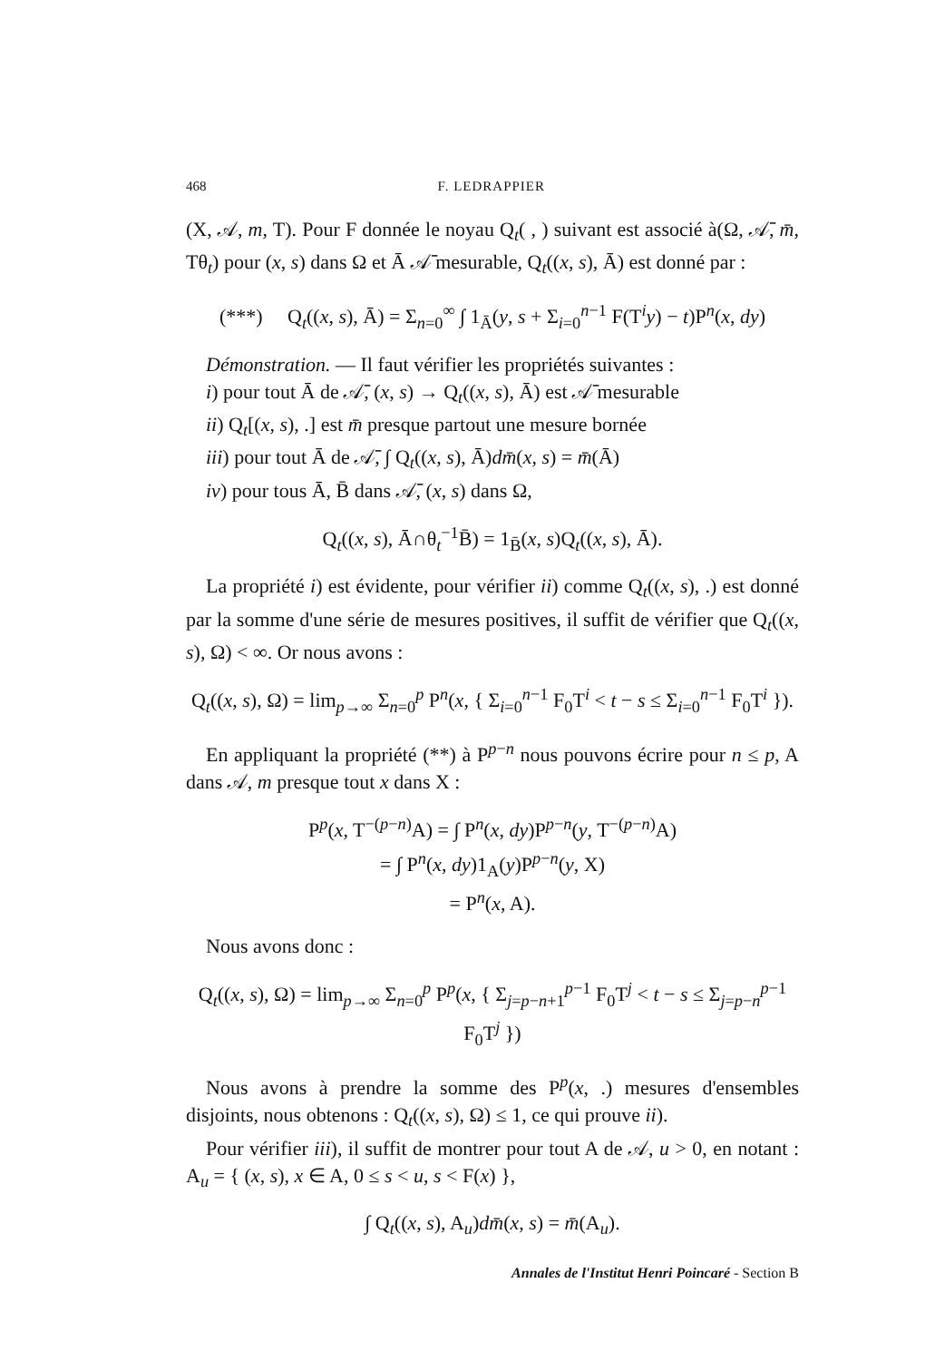468 F. LEDRAPPIER
(X, 𝒜, m, T). Pour F donnée le noyau Q<sub>t</sub>( , ) suivant est associé à(Ω, 𝒜̄, m̄, Tθ<sub>t</sub>) pour (x, s) dans Ω et Ā 𝒜̄ mesurable, Q<sub>t</sub>((x, s), Ā) est donné par :
(***) Q<sub>t</sub>((x, s), Ā) = Σ<sub>n=0</sub><sup>∞</sup> ∫ 1<sub>Ā</sub>(y, s + Σ<sub>i=0</sub><sup>n−1</sup> F(T<sup>i</sup>y) − t)P<sup>n</sup>(x, dy)
Démonstration. — Il faut vérifier les propriétés suivantes :
i) pour tout Ā de 𝒜̄, (x, s) → Q<sub>t</sub>((x, s), Ā) est 𝒜̄ mesurable
ii) Q<sub>t</sub>[(x, s), .] est m̄ presque partout une mesure bornée
iii) pour tout Ā de 𝒜̄, ∫ Q<sub>t</sub>((x, s), Ā)dm̄(x, s) = m̄(Ā)
iv) pour tous Ā, B̄ dans 𝒜̄, (x, s) dans Ω,
Q<sub>t</sub>((x, s), Ā∩θ<sub>t</sub><sup>−1</sup>B̄) = 1<sub>B̄</sub>(x, s)Q<sub>t</sub>((x, s), Ā).
La propriété i) est évidente, pour vérifier ii) comme Q<sub>t</sub>((x, s), .) est donné par la somme d'une série de mesures positives, il suffit de vérifier que Q<sub>t</sub>((x, s), Ω) < ∞. Or nous avons :
Q<sub>t</sub>((x, s), Ω) = lim<sub>p→∞</sub> Σ<sub>n=0</sub><sup>p</sup> P<sup>n</sup>(x, { Σ<sub>i=0</sub><sup>n−1</sup> F<sub>0</sub>T<sup>i</sup> < t − s ≤ Σ<sub>i=0</sub><sup>n−1</sup> F<sub>0</sub>T<sup>i</sup> }).
En appliquant la propriété (**) à P<sup>p−n</sup> nous pouvons écrire pour n ≤ p, A dans 𝒜, m presque tout x dans X :
P<sup>p</sup>(x, T<sup>−(p−n)</sup>A) = ∫ P<sup>n</sup>(x, dy)P<sup>p−n</sup>(y, T<sup>−(p−n)</sup>A)
= ∫ P<sup>n</sup>(x, dy)1<sub>A</sub>(y)P<sup>p−n</sup>(y, X)
= P<sup>n</sup>(x, A).
Nous avons donc :
Q<sub>t</sub>((x, s), Ω) = lim<sub>p→∞</sub> Σ<sub>n=0</sub><sup>p</sup> P<sup>p</sup>(x, { Σ<sub>j=p−n+1</sub><sup>p−1</sup> F<sub>0</sub>T<sup>j</sup> < t − s ≤ Σ<sub>j=p−n</sub><sup>p−1</sup> F<sub>0</sub>T<sup>j</sup> })
Nous avons à prendre la somme des P<sup>p</sup>(x, .) mesures d'ensembles disjoints, nous obtenons : Q<sub>t</sub>((x, s), Ω) ≤ 1, ce qui prouve ii).
Pour vérifier iii), il suffit de montrer pour tout A de 𝒜, u > 0, en notant : A<sub>u</sub> = { (x, s), x ∈ A, 0 ≤ s < u, s < F(x) },
∫ Q<sub>t</sub>((x, s), A<sub>u</sub>)dm̄(x, s) = m̄(A<sub>u</sub>).
Annales de l'Institut Henri Poincaré - Section B